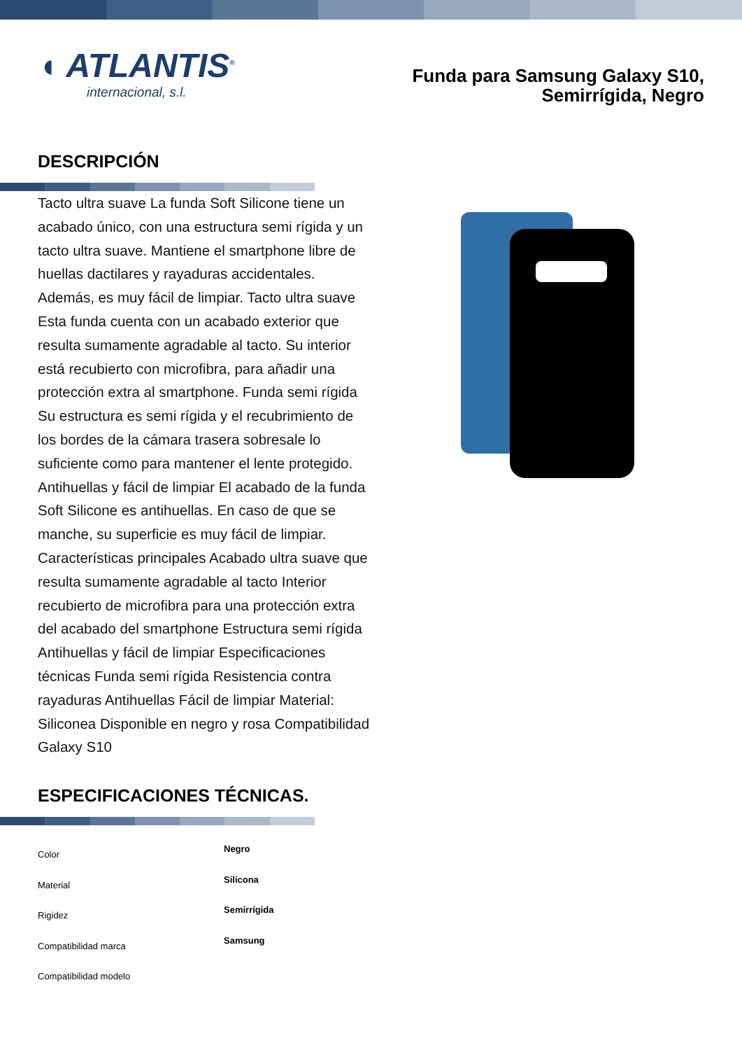◖ ATLANTIS<sup>®</sup>
internacional, s.l.
Funda para Samsung Galaxy S10,
Semirrígida, Negro
DESCRIPCIÓN
Tacto ultra suave La funda Soft Silicone tiene un acabado único, con una estructura semi rígida y un tacto ultra suave. Mantiene el smartphone libre de huellas dactilares y rayaduras accidentales. Además, es muy fácil de limpiar. Tacto ultra suave Esta funda cuenta con un acabado exterior que resulta sumamente agradable al tacto. Su interior está recubierto con microfibra, para añadir una protección extra al smartphone. Funda semi rígida Su estructura es semi rígida y el recubrimiento de los bordes de la cámara trasera sobresale lo suficiente como para mantener el lente protegido. Antihuellas y fácil de limpiar El acabado de la funda Soft Silicone es antihuellas. En caso de que se manche, su superficie es muy fácil de limpiar. Características principales Acabado ultra suave que resulta sumamente agradable al tacto Interior recubierto de microfibra para una protección extra del acabado del smartphone Estructura semi rígida Antihuellas y fácil de limpiar Especificaciones técnicas Funda semi rígida Resistencia contra rayaduras Antihuellas Fácil de limpiar Material: Siliconea Disponible en negro y rosa Compatibilidad Galaxy S10
ESPECIFICACIONES TÉCNICAS.
| Color | Negro |
| Material | Silicona |
| Rigidez | Semirrígida |
| Compatibilidad marca | Samsung |
| Compatibilidad modelo | |